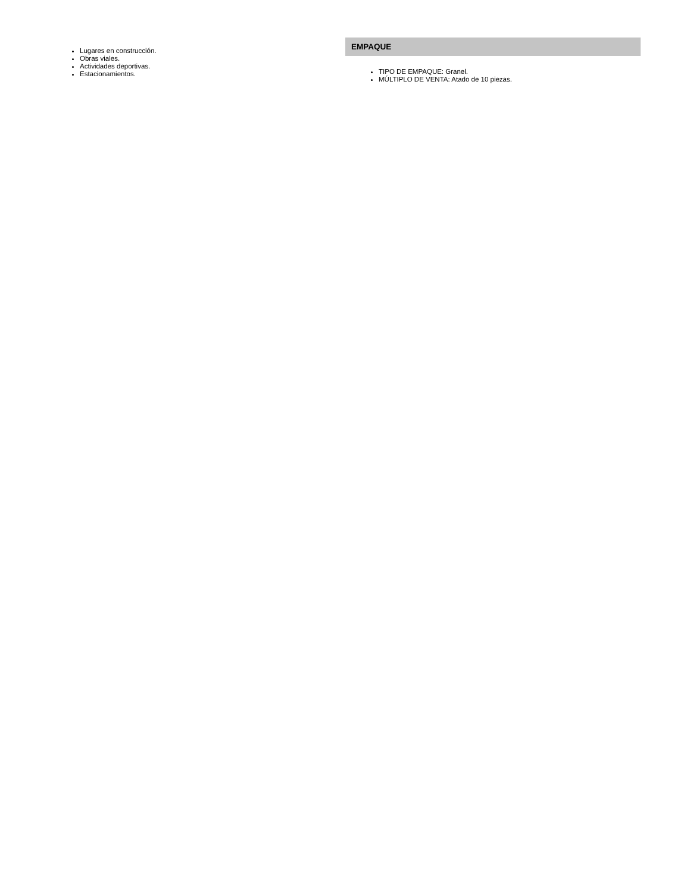Lugares en construcción.
Obras viales.
Actividades deportivas.
Estacionamientos.
EMPAQUE
TIPO DE EMPAQUE: Granel.
MÚLTIPLO DE VENTA: Atado de 10 piezas.